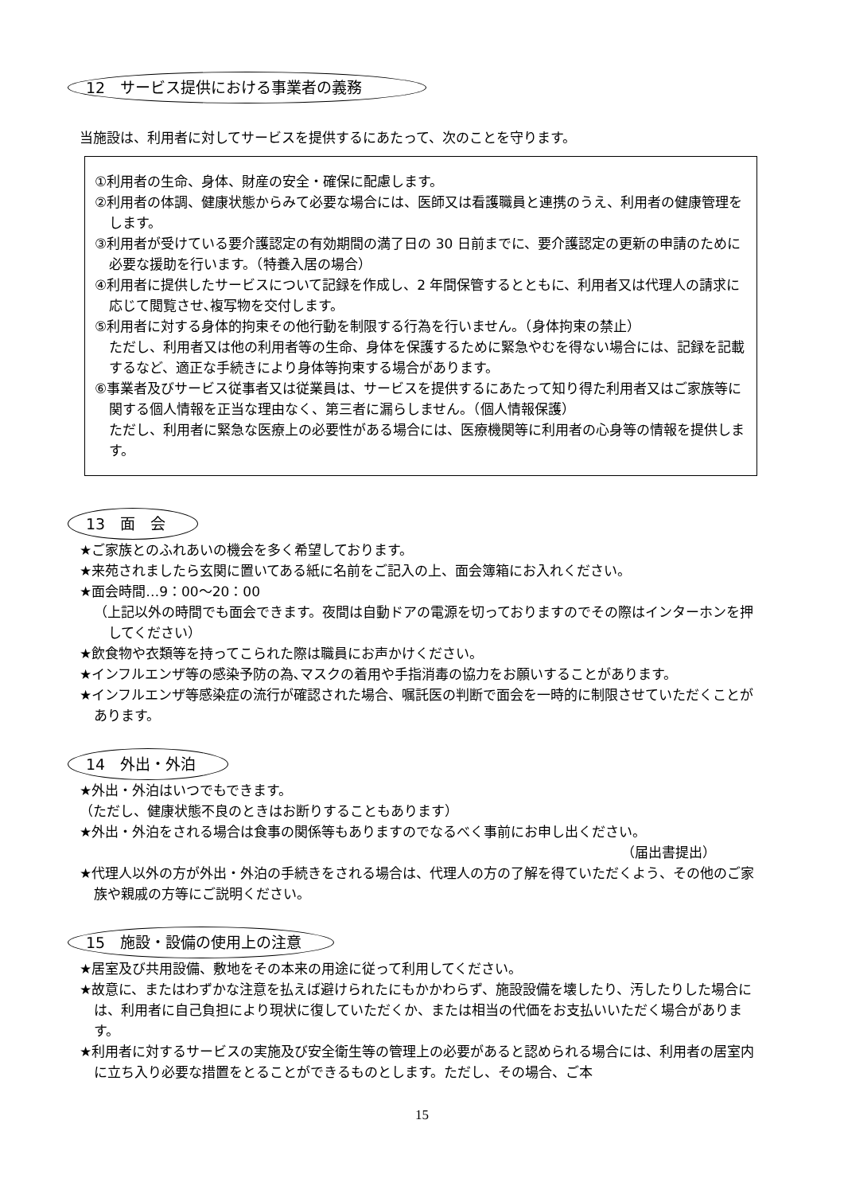12　サービス提供における事業者の義務
当施設は、利用者に対してサービスを提供するにあたって、次のことを守ります。
①利用者の生命、身体、財産の安全・確保に配慮します。
②利用者の体調、健康状態からみて必要な場合には、医師又は看護職員と連携のうえ、利用者の健康管理をします。
③利用者が受けている要介護認定の有効期間の満了日の 30 日前までに、要介護認定の更新の申請のために必要な援助を行います。（特養入居の場合）
④利用者に提供したサービスについて記録を作成し、2 年間保管するとともに、利用者又は代理人の請求に応じて閲覧させ､複写物を交付します。
⑤利用者に対する身体的拘束その他行動を制限する行為を行いません。（身体拘束の禁止）
ただし、利用者又は他の利用者等の生命、身体を保護するために緊急やむを得ない場合には、記録を記載するなど、適正な手続きにより身体等拘束する場合があります。
⑥事業者及びサービス従事者又は従業員は、サービスを提供するにあたって知り得た利用者又はご家族等に関する個人情報を正当な理由なく、第三者に漏らしません。（個人情報保護）
ただし、利用者に緊急な医療上の必要性がある場合には、医療機関等に利用者の心身等の情報を提供します。
13　面　会
★ご家族とのふれあいの機会を多く希望しております。
★来苑されましたら玄関に置いてある紙に名前をご記入の上、面会簿箱にお入れください。
★面会時間…9：00～20：00
（上記以外の時間でも面会できます。夜間は自動ドアの電源を切っておりますのでその際はインターホンを押してください）
★飲食物や衣類等を持ってこられた際は職員にお声かけください。
★インフルエンザ等の感染予防の為､マスクの着用や手指消毒の協力をお願いすることがあります。
★インフルエンザ等感染症の流行が確認された場合、嘱託医の判断で面会を一時的に制限させていただくことがあります。
14　外出・外泊
★外出・外泊はいつでもできます。
（ただし、健康状態不良のときはお断りすることもあります）
★外出・外泊をされる場合は食事の関係等もありますのでなるべく事前にお申し出ください。
（届出書提出）
★代理人以外の方が外出・外泊の手続きをされる場合は、代理人の方の了解を得ていただくよう、その他のご家族や親戚の方等にご説明ください。
15　施設・設備の使用上の注意
★居室及び共用設備、敷地をその本来の用途に従って利用してください。
★故意に、またはわずかな注意を払えば避けられたにもかかわらず、施設設備を壊したり、汚したりした場合には、利用者に自己負担により現状に復していただくか、または相当の代価をお支払いいただく場合があります。
★利用者に対するサービスの実施及び安全衛生等の管理上の必要があると認められる場合には、利用者の居室内に立ち入り必要な措置をとることができるものとします。ただし、その場合、ご本
15